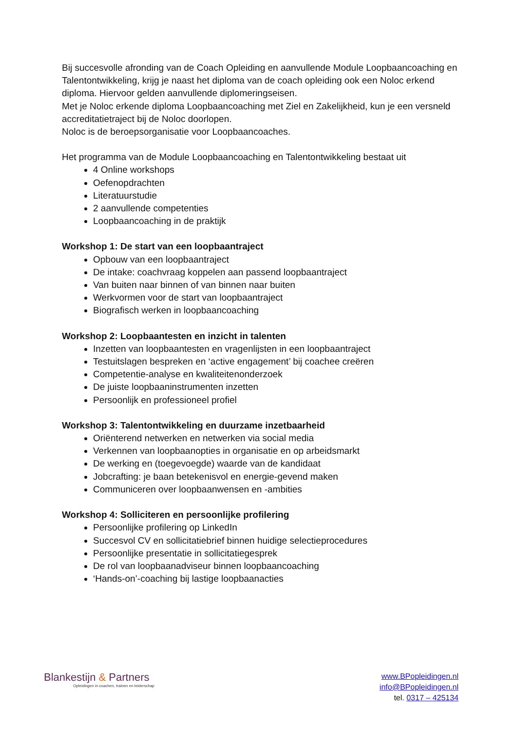Bij succesvolle afronding van de Coach Opleiding en aanvullende Module Loopbaancoaching en Talentontwikkeling, krijg je naast het diploma van de coach opleiding ook een Noloc erkend diploma. Hiervoor gelden aanvullende diplomeringseisen.
Met je Noloc erkende diploma Loopbaancoaching met Ziel en Zakelijkheid, kun je een versneld accreditatietraject bij de Noloc doorlopen.
Noloc is de beroepsorganisatie voor Loopbaancoaches.
Het programma van de Module Loopbaancoaching en Talentontwikkeling bestaat uit
4 Online workshops
Oefenopdrachten
Literatuurstudie
2 aanvullende competenties
Loopbaancoaching in de praktijk
Workshop 1: De start van een loopbaantraject
Opbouw van een loopbaantraject
De intake: coachvraag koppelen aan passend loopbaantraject
Van buiten naar binnen of van binnen naar buiten
Werkvormen voor de start van loopbaantraject
Biografisch werken in loopbaancoaching
Workshop 2: Loopbaantesten en inzicht in talenten
Inzetten van loopbaantesten en vragenlijsten in een loopbaantraject
Testuitslagen bespreken en ‘active engagement’ bij coachee creëren
Competentie-analyse en kwaliteitenonderzoek
De juiste loopbaaninstrumenten inzetten
Persoonlijk en professioneel profiel
Workshop 3: Talentontwikkeling en duurzame inzetbaarheid
Oriënterend netwerken en netwerken via social media
Verkennen van loopbaanopties in organisatie en op arbeidsmarkt
De werking en (toegevoegde) waarde van de kandidaat
Jobcrafting: je baan betekenisvol en energie-gevend maken
Communiceren over loopbaanwensen en -ambities
Workshop 4: Solliciteren en persoonlijke profilering
Persoonlijke profilering op LinkedIn
Succesvol CV en sollicitatiebrief binnen huidige selectieprocedures
Persoonlijke presentatie in sollicitatiegesprek
De rol van loopbaanadviseur binnen loopbaancoaching
‘Hands-on’-coaching bij lastige loopbaanacties
Blankestijn & Partners
Opleidingen in coachen, trainen en leiderschap
www.BPopleidingen.nl
info@BPopleidingen.nl
tel. 0317 – 425134